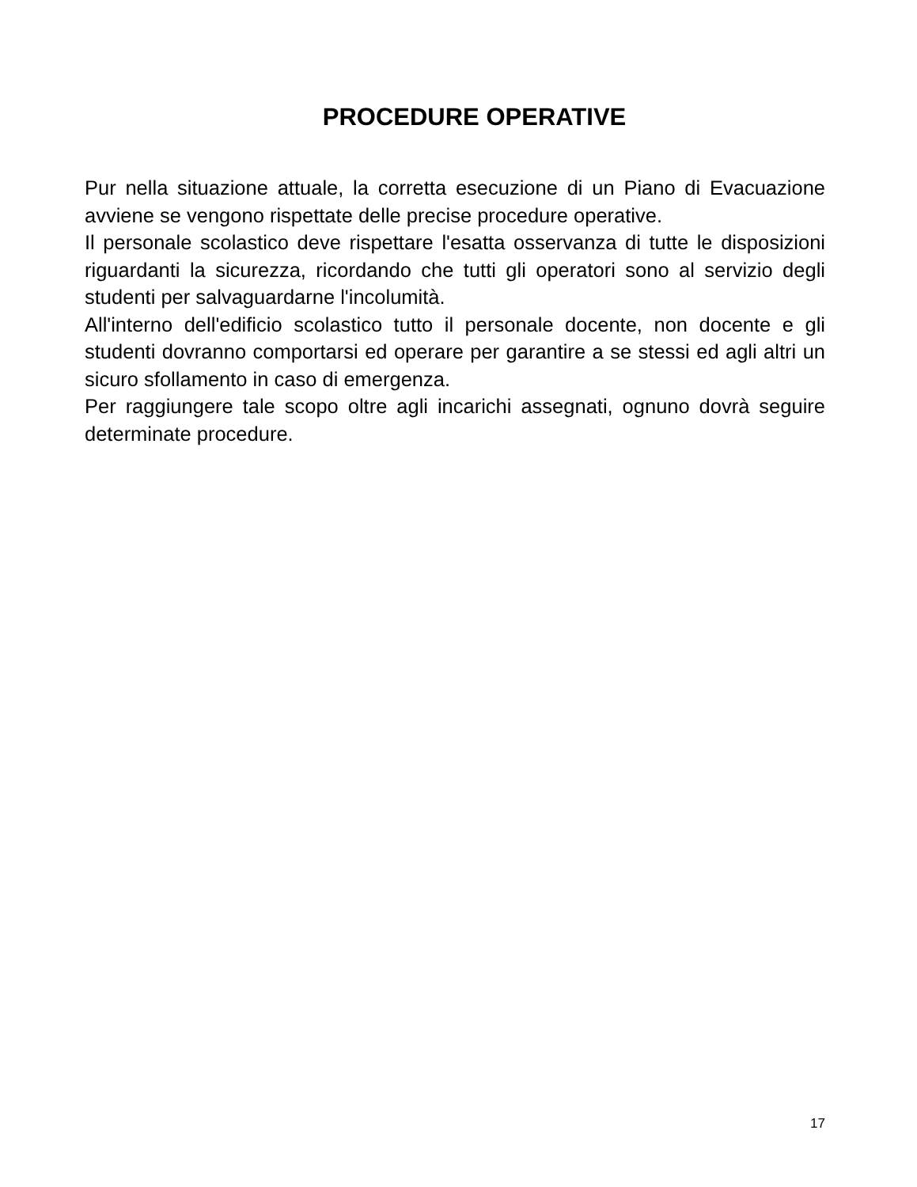PROCEDURE OPERATIVE
Pur nella situazione attuale, la corretta esecuzione di un Piano di Evacuazione avviene se vengono rispettate delle precise procedure operative.
Il personale scolastico deve rispettare l'esatta osservanza di tutte le disposizioni riguardanti la sicurezza, ricordando che tutti gli operatori sono al servizio degli studenti per salvaguardarne l'incolumità.
All'interno dell'edificio scolastico tutto il personale docente, non docente e gli studenti dovranno comportarsi ed operare per garantire a se stessi ed agli altri un sicuro sfollamento in caso di emergenza.
Per raggiungere tale scopo oltre agli incarichi assegnati, ognuno dovrà seguire determinate procedure.
17